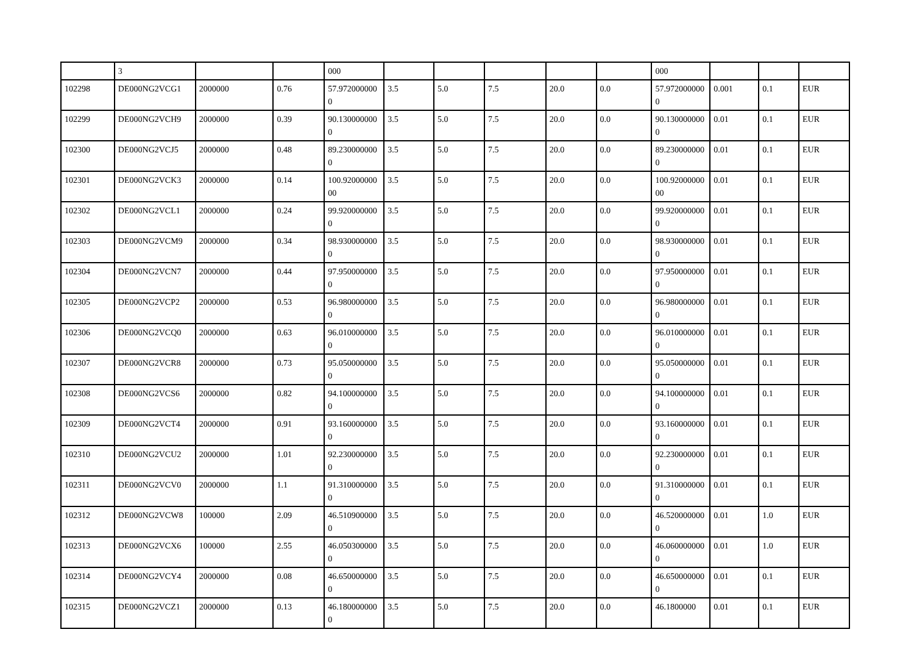| | 3 | | | 000 | | | | | | 000 | | | |
| 102298 | DE000NG2VCG1 | 2000000 | 0.76 | 57.9720000000 | 3.5 | 5.0 | 7.5 | 20.0 | 0.0 | 57.9720000000 | 0.001 | 0.1 | EUR |
| 102299 | DE000NG2VCH9 | 2000000 | 0.39 | 90.1300000000 | 3.5 | 5.0 | 7.5 | 20.0 | 0.0 | 90.1300000000 | 0.01 | 0.1 | EUR |
| 102300 | DE000NG2VCJ5 | 2000000 | 0.48 | 89.2300000000 | 3.5 | 5.0 | 7.5 | 20.0 | 0.0 | 89.2300000000 | 0.01 | 0.1 | EUR |
| 102301 | DE000NG2VCK3 | 2000000 | 0.14 | 100.9200000000 | 3.5 | 5.0 | 7.5 | 20.0 | 0.0 | 100.9200000000 | 0.01 | 0.1 | EUR |
| 102302 | DE000NG2VCL1 | 2000000 | 0.24 | 99.9200000000 | 3.5 | 5.0 | 7.5 | 20.0 | 0.0 | 99.9200000000 | 0.01 | 0.1 | EUR |
| 102303 | DE000NG2VCM9 | 2000000 | 0.34 | 98.9300000000 | 3.5 | 5.0 | 7.5 | 20.0 | 0.0 | 98.9300000000 | 0.01 | 0.1 | EUR |
| 102304 | DE000NG2VCN7 | 2000000 | 0.44 | 97.9500000000 | 3.5 | 5.0 | 7.5 | 20.0 | 0.0 | 97.9500000000 | 0.01 | 0.1 | EUR |
| 102305 | DE000NG2VCP2 | 2000000 | 0.53 | 96.9800000000 | 3.5 | 5.0 | 7.5 | 20.0 | 0.0 | 96.9800000000 | 0.01 | 0.1 | EUR |
| 102306 | DE000NG2VCQ0 | 2000000 | 0.63 | 96.0100000000 | 3.5 | 5.0 | 7.5 | 20.0 | 0.0 | 96.0100000000 | 0.01 | 0.1 | EUR |
| 102307 | DE000NG2VCR8 | 2000000 | 0.73 | 95.0500000000 | 3.5 | 5.0 | 7.5 | 20.0 | 0.0 | 95.0500000000 | 0.01 | 0.1 | EUR |
| 102308 | DE000NG2VCS6 | 2000000 | 0.82 | 94.1000000000 | 3.5 | 5.0 | 7.5 | 20.0 | 0.0 | 94.1000000000 | 0.01 | 0.1 | EUR |
| 102309 | DE000NG2VCT4 | 2000000 | 0.91 | 93.1600000000 | 3.5 | 5.0 | 7.5 | 20.0 | 0.0 | 93.1600000000 | 0.01 | 0.1 | EUR |
| 102310 | DE000NG2VCU2 | 2000000 | 1.01 | 92.2300000000 | 3.5 | 5.0 | 7.5 | 20.0 | 0.0 | 92.2300000000 | 0.01 | 0.1 | EUR |
| 102311 | DE000NG2VCV0 | 2000000 | 1.1 | 91.3100000000 | 3.5 | 5.0 | 7.5 | 20.0 | 0.0 | 91.3100000000 | 0.01 | 0.1 | EUR |
| 102312 | DE000NG2VCW8 | 100000 | 2.09 | 46.5109000000 | 3.5 | 5.0 | 7.5 | 20.0 | 0.0 | 46.5200000000 | 0.01 | 1.0 | EUR |
| 102313 | DE000NG2VCX6 | 100000 | 2.55 | 46.0503000000 | 3.5 | 5.0 | 7.5 | 20.0 | 0.0 | 46.0600000000 | 0.01 | 1.0 | EUR |
| 102314 | DE000NG2VCY4 | 2000000 | 0.08 | 46.6500000000 | 3.5 | 5.0 | 7.5 | 20.0 | 0.0 | 46.6500000000 | 0.01 | 0.1 | EUR |
| 102315 | DE000NG2VCZ1 | 2000000 | 0.13 | 46.1800000000 | 3.5 | 5.0 | 7.5 | 20.0 | 0.0 | 46.1800000 | 0.01 | 0.1 | EUR |